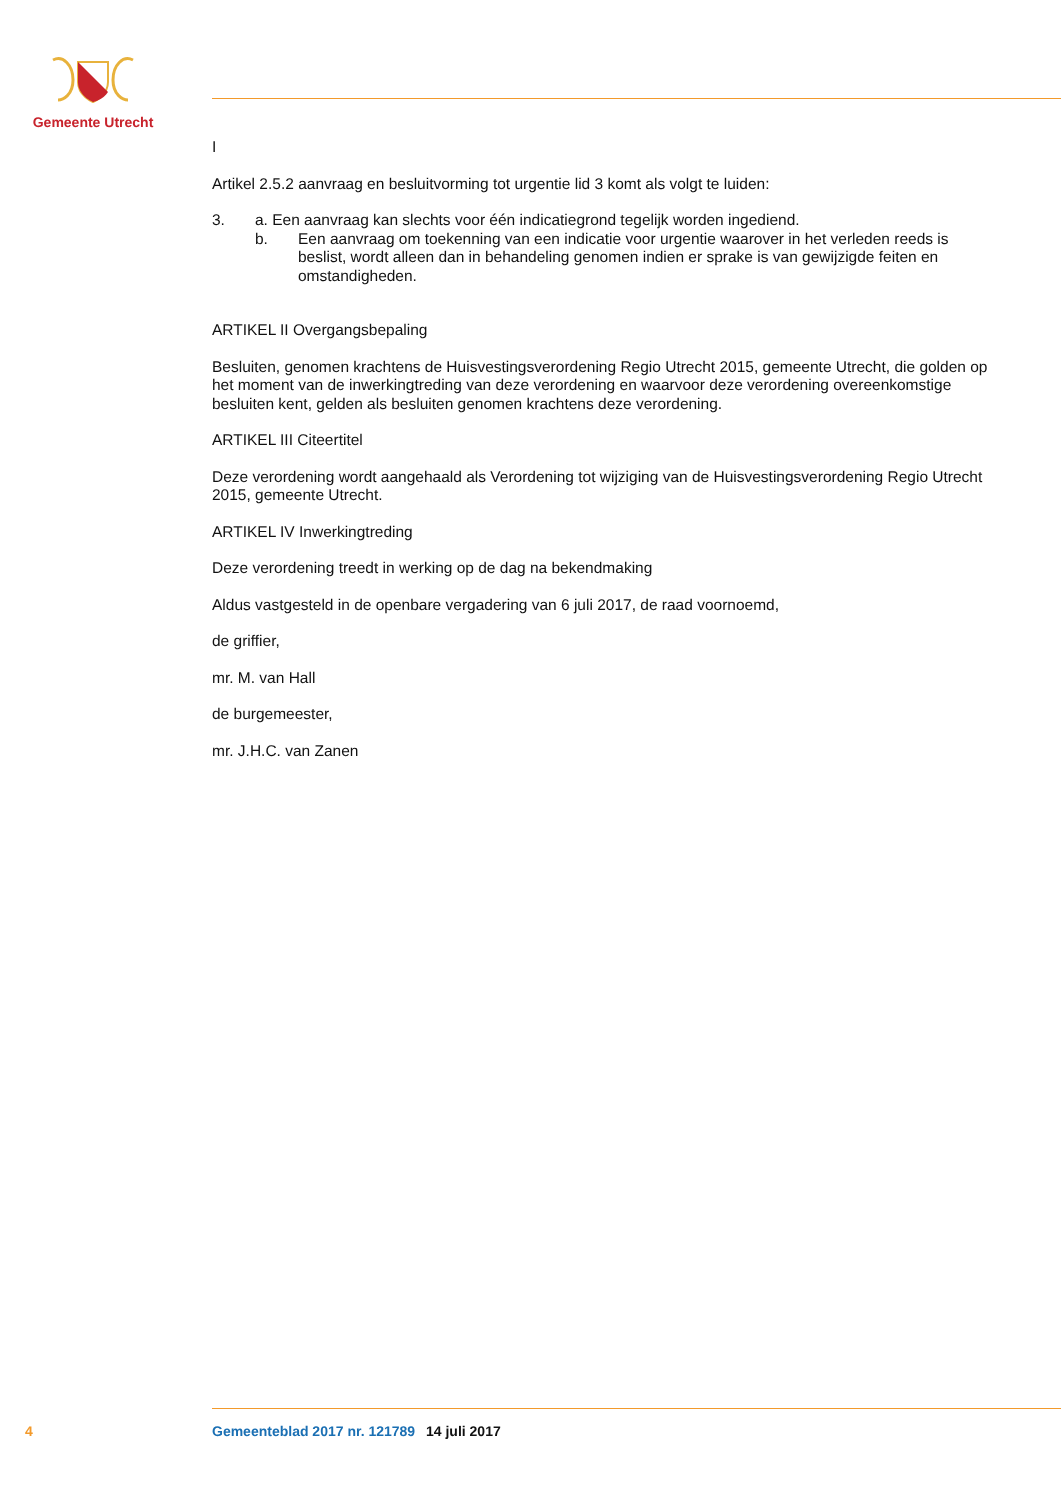Gemeente Utrecht
I
Artikel 2.5.2 aanvraag en besluitvorming tot urgentie lid 3 komt als volgt te luiden:
3. a. Een aanvraag kan slechts voor één indicatiegrond tegelijk worden ingediend.
b. Een aanvraag om toekenning van een indicatie voor urgentie waarover in het verleden reeds is beslist, wordt alleen dan in behandeling genomen indien er sprake is van gewijzigde feiten en omstandigheden.
ARTIKEL II Overgangsbepaling
Besluiten, genomen krachtens de Huisvestingsverordening Regio Utrecht 2015, gemeente Utrecht, die golden op het moment van de inwerkingtreding van deze verordening en waarvoor deze verordening overeenkomstige besluiten kent, gelden als besluiten genomen krachtens deze verordening.
ARTIKEL III Citeertitel
Deze verordening wordt aangehaald als Verordening tot wijziging van de Huisvestingsverordening Regio Utrecht 2015, gemeente Utrecht.
ARTIKEL IV Inwerkingtreding
Deze verordening treedt in werking op de dag na bekendmaking
Aldus vastgesteld in de openbare vergadering van 6 juli 2017, de raad voornoemd,
de griffier,
mr. M. van Hall
de burgemeester,
mr. J.H.C. van Zanen
4 Gemeenteblad 2017 nr. 121789 14 juli 2017